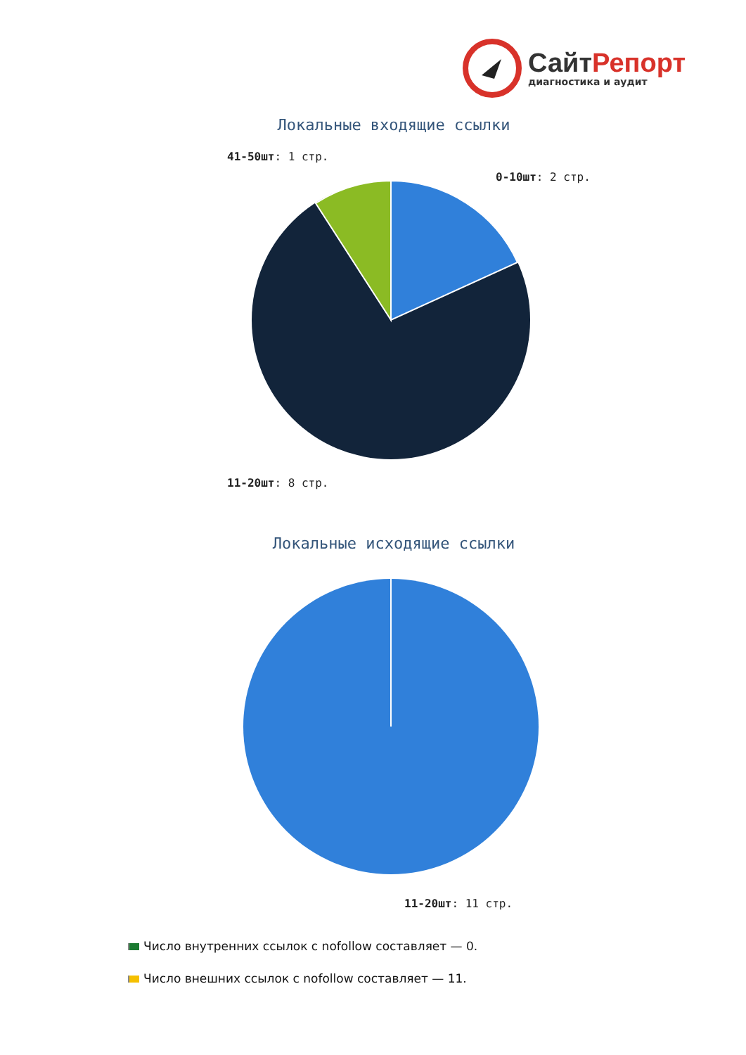СайтРепорт
диагностика и аудит
Локальные входящие ссылки
41-50шт: 1 стр.
0-10шт: 2 стр.
11-20шт: 8 стр.
Локальные исходящие ссылки
11-20шт: 11 стр.
Число внутренних ссылок с nofollow составляет — 0.
Число внешних ссылок с nofollow составляет — 11.